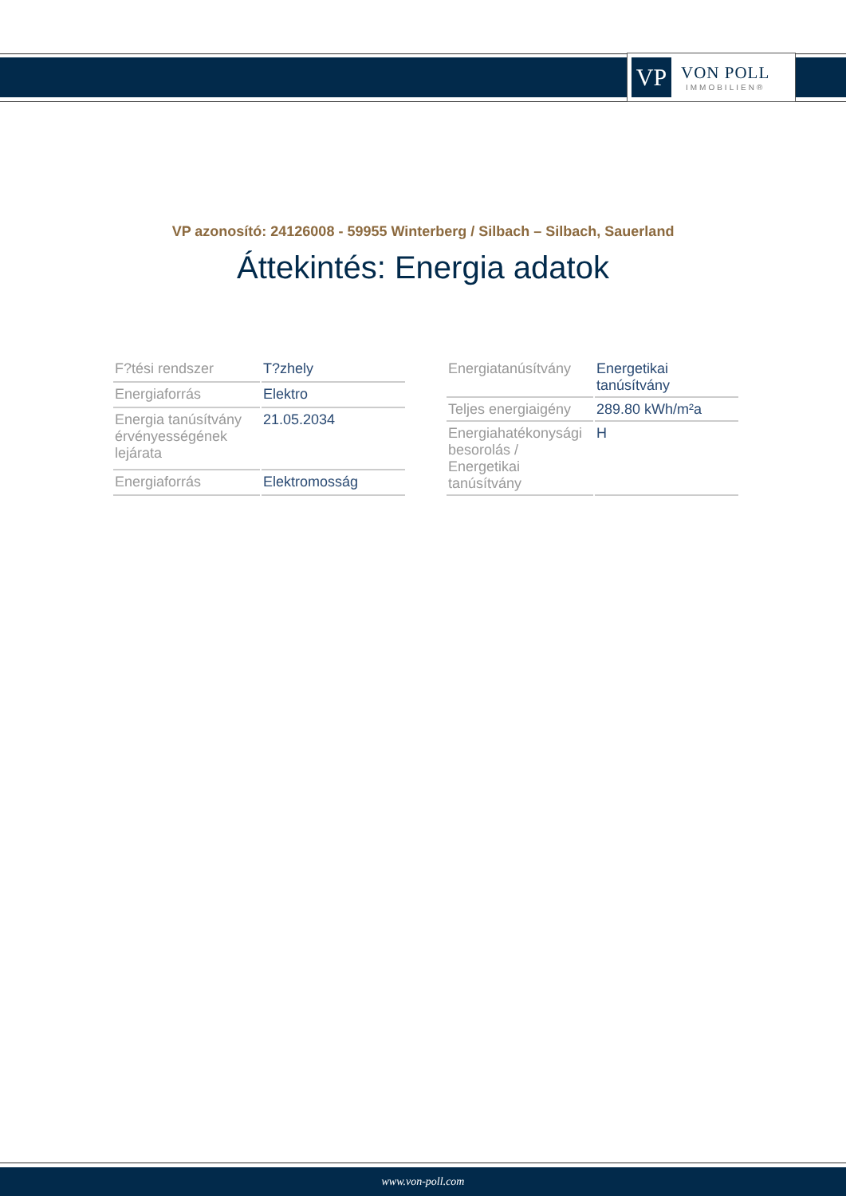VP
VON POLL
IMMOBILIEN®
VP azonosító: 24126008 - 59955 Winterberg / Silbach – Silbach, Sauerland
Áttekintés: Energia adatok
| F?tési rendszer | T?zhely |
| Energiaforrás | Elektro |
| Energia tanúsítvány érvényességének lejárata | 21.05.2034 |
| Energiaforrás | Elektromosság |
| Energiatanúsítvány | Energetikai tanúsítvány |
| Teljes energiaigény | 289.80 kWh/m²a |
| Energiahatékonysági besorolás / Energetikai tanúsítvány | H |
www.von-poll.com